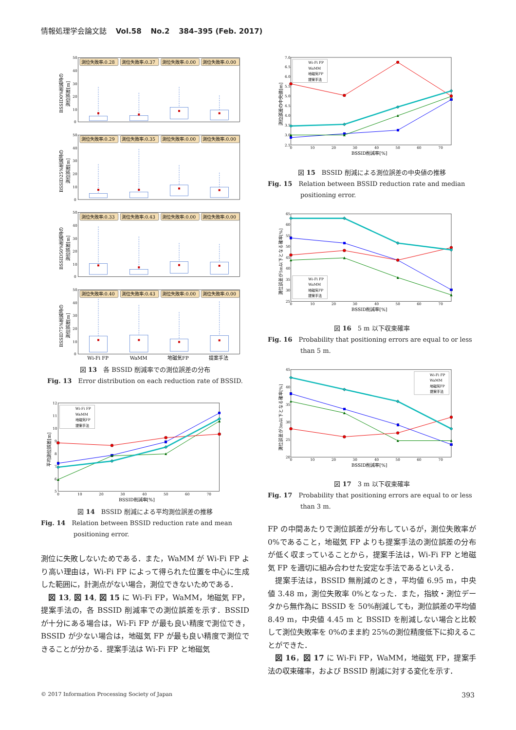情報処理学会論文誌 Vol.58 No.2 384–395 (Feb. 2017)
50
40
30
20
10
0
BSSID0%削減時の
測位誤差[m]
測位失敗率:0.28
測位失敗率:0.37
測位失敗率:0.00
測位失敗率:0.00
50
40
30
20
10
0
BSSID25%削減時の
測位誤差[m]
測位失敗率:0.29
測位失敗率:0.35
測位失敗率:0.00
測位失敗率:0.00
50
40
30
20
10
0
BSSID50%削減時の
測位誤差[m]
測位失敗率:0.33
測位失敗率:0.43
測位失敗率:0.00
測位失敗率:0.00
50
40
30
20
10
0
BSSID75%削減時の
測位誤差[m]
測位失敗率:0.40
測位失敗率:0.43
測位失敗率:0.00
測位失敗率:0.00
Wi-Fi FP
WaMM
地磁気FP
提案手法
図 13　各 BSSID 削減率での測位誤差の分布
Fig. 13　Error distribution on each reduction rate of BSSID.
12
11
10
9
8
7
6
5
0
10
20
30
40
50
60
70
BSSID削減率[%]
平均測位誤差[m]
Wi-Fi FP
WaMM
地磁気FP
提案手法
図 14　BSSID 削減による平均測位誤差の推移
Fig. 14　Relation between BSSID reduction rate and mean positioning error.
測位に失敗しないためである．また，WaMM が Wi-Fi FP より高い理由は，Wi-Fi FP によって得られた位置を中心に生成した範囲に，計測点がない場合，測位できないためである．
図 13, 図 14, 図 15 に Wi-Fi FP，WaMM，地磁気 FP，提案手法の，各 BSSID 削減率での測位誤差を示す．BSSID が十分にある場合は，Wi-Fi FP が最も良い精度で測位でき，BSSID が少ない場合は，地磁気 FP が最も良い精度で測位できることが分かる．提案手法は Wi-Fi FP と地磁気
7.0
6.5
6.0
5.5
5.0
4.5
4.0
3.5
3.0
2.5
0
10
20
30
40
50
60
70
BSSID削減率[%]
測位誤差の中央値[m]
Wi-Fi FP
WaMM
地磁気FP
提案手法
図 15　BSSID 削減による測位誤差の中央値の推移
Fig. 15　Relation between BSSID reduction rate and median positioning error.
65
60
55
50
45
40
35
30
25
0
10
20
30
40
50
60
70
BSSID削減率[%]
測位誤差が5m以下となる確率[%]
Wi-Fi FP
WaMM
地磁気FP
提案手法
図 16　5 m 以下収束確率
Fig. 16　Probability that positioning errors are equal to or less than 5 m.
45
40
35
30
25
20
0
10
20
30
40
50
60
70
BSSID削減率[%]
測位誤差が3m以下となる確率[%]
Wi-Fi FP
WaMM
地磁気FP
提案手法
図 17　3 m 以下収束確率
Fig. 17　Probability that positioning errors are equal to or less than 3 m.
FP の中間あたりで測位誤差が分布しているが，測位失敗率が 0%であること，地磁気 FP よりも提案手法の測位誤差の分布が低く収まっていることから，提案手法は，Wi-Fi FP と地磁気 FP を適切に組み合わせた安定な手法であるといえる．
提案手法は，BSSID 無削減のとき，平均値 6.95 m，中央値 3.48 m，測位失敗率 0%となった．また，指紋・測位データから無作為に BSSID を 50%削減しても，測位誤差の平均値 8.49 m，中央値 4.45 m と BSSID を削減しない場合と比較して測位失敗率を 0%のまま約 25%の測位精度低下に抑えることができた．
図 16，図 17 に Wi-Fi FP，WaMM，地磁気 FP，提案手法の収束確率，および BSSID 削減に対する変化を示す．
© 2017 Information Processing Society of Japan 393